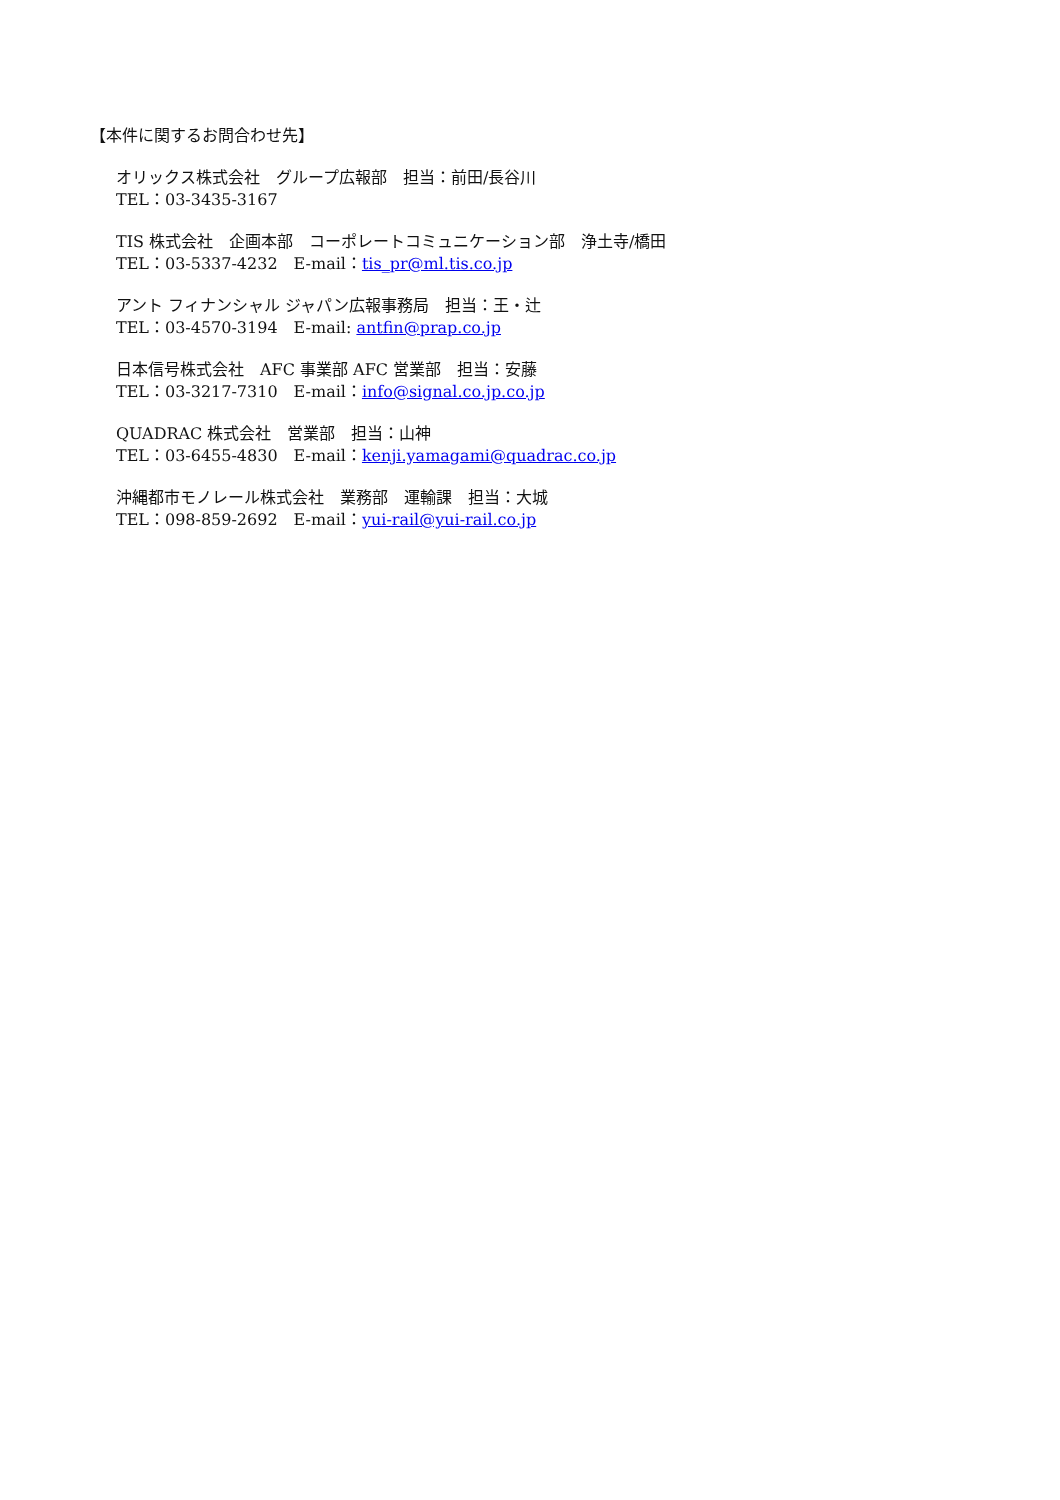【本件に関するお問合わせ先】
オリックス株式会社　グループ広報部　担当：前田/長谷川
TEL：03-3435-3167
TIS 株式会社　企画本部　コーポレートコミュニケーション部　浄土寺/橋田
TEL：03-5337-4232　E-mail：tis_pr@ml.tis.co.jp
アント フィナンシャル ジャパン広報事務局　担当：王・辻
TEL：03-4570-3194　E-mail: antfin@prap.co.jp
日本信号株式会社　AFC 事業部 AFC 営業部　担当：安藤
TEL：03-3217-7310　E-mail：info@signal.co.jp.co.jp
QUADRAC 株式会社　営業部　担当：山神
TEL：03-6455-4830　E-mail：kenji.yamagami@quadrac.co.jp
沖縄都市モノレール株式会社　業務部　運輸課　担当：大城
TEL：098-859-2692　E-mail：yui-rail@yui-rail.co.jp